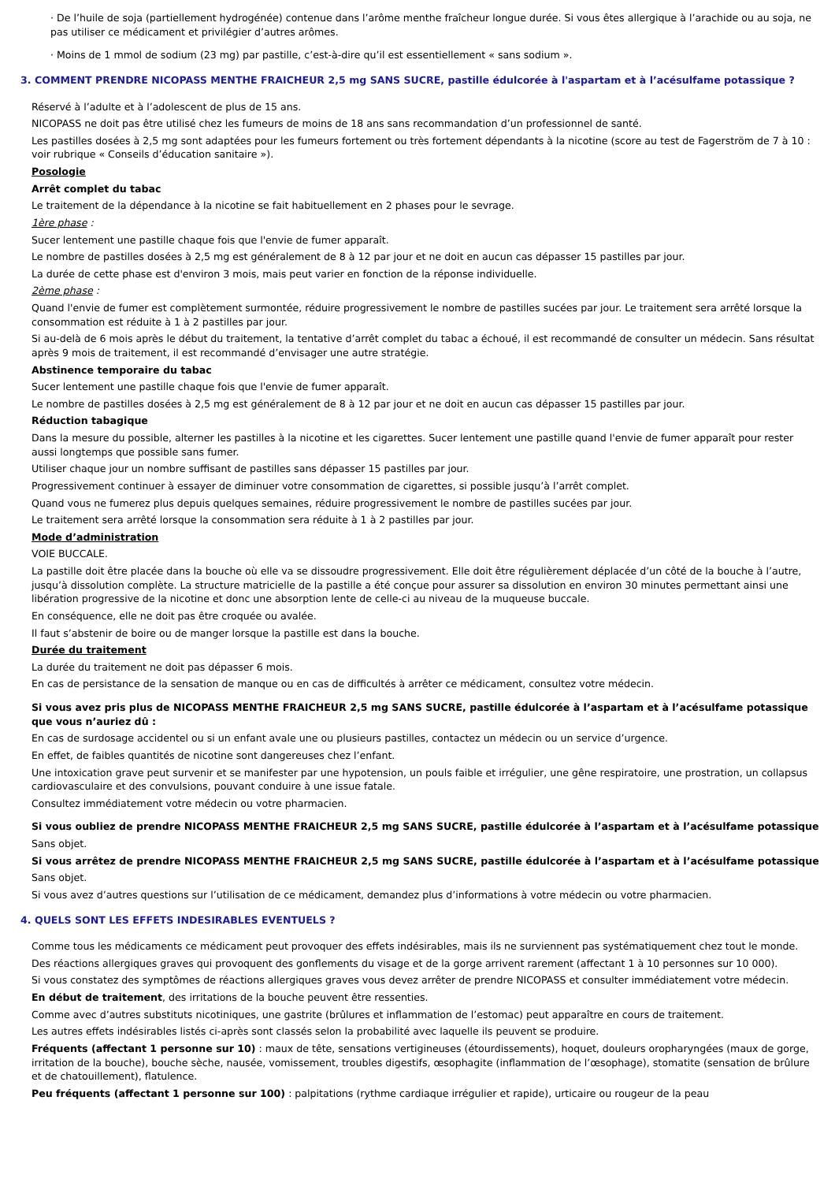· De l’huile de soja (partiellement hydrogénée) contenue dans l’arôme menthe fraîcheur longue durée. Si vous êtes allergique à l’arachide ou au soja, ne pas utiliser ce médicament et privilégier d’autres arômes.
· Moins de 1 mmol de sodium (23 mg) par pastille, c’est-à-dire qu’il est essentiellement « sans sodium ».
3. COMMENT PRENDRE NICOPASS MENTHE FRAICHEUR 2,5 mg SANS SUCRE, pastille édulcorée à l'aspartam et à l’acésulfame potassique ?
Réservé à l’adulte et à l’adolescent de plus de 15 ans.
NICOPASS ne doit pas être utilisé chez les fumeurs de moins de 18 ans sans recommandation d’un professionnel de santé.
Les pastilles dosées à 2,5 mg sont adaptées pour les fumeurs fortement ou très fortement dépendants à la nicotine (score au test de Fagerström de 7 à 10 : voir rubrique « Conseils d’éducation sanitaire »).
Posologie
Arrêt complet du tabac
Le traitement de la dépendance à la nicotine se fait habituellement en 2 phases pour le sevrage.
1ère phase :
Sucer lentement une pastille chaque fois que l'envie de fumer apparaît.
Le nombre de pastilles dosées à 2,5 mg est généralement de 8 à 12 par jour et ne doit en aucun cas dépasser 15 pastilles par jour.
La durée de cette phase est d'environ 3 mois, mais peut varier en fonction de la réponse individuelle.
2ème phase :
Quand l'envie de fumer est complètement surmontée, réduire progressivement le nombre de pastilles sucées par jour. Le traitement sera arrêté lorsque la consommation est réduite à 1 à 2 pastilles par jour.
Si au-delà de 6 mois après le début du traitement, la tentative d’arrêt complet du tabac a échoué, il est recommandé de consulter un médecin. Sans résultat après 9 mois de traitement, il est recommandé d’envisager une autre stratégie.
Abstinence temporaire du tabac
Sucer lentement une pastille chaque fois que l'envie de fumer apparaît.
Le nombre de pastilles dosées à 2,5 mg est généralement de 8 à 12 par jour et ne doit en aucun cas dépasser 15 pastilles par jour.
Réduction tabagique
Dans la mesure du possible, alterner les pastilles à la nicotine et les cigarettes. Sucer lentement une pastille quand l'envie de fumer apparaît pour rester aussi longtemps que possible sans fumer.
Utiliser chaque jour un nombre suffisant de pastilles sans dépasser 15 pastilles par jour.
Progressivement continuer à essayer de diminuer votre consommation de cigarettes, si possible jusqu’à l’arrêt complet.
Quand vous ne fumerez plus depuis quelques semaines, réduire progressivement le nombre de pastilles sucées par jour.
Le traitement sera arrêté lorsque la consommation sera réduite à 1 à 2 pastilles par jour.
Mode d’administration
VOIE BUCCALE.
La pastille doit être placée dans la bouche où elle va se dissoudre progressivement. Elle doit être régulièrement déplacée d’un côté de la bouche à l’autre, jusqu’à dissolution complète. La structure matricielle de la pastille a été conçue pour assurer sa dissolution en environ 30 minutes permettant ainsi une libération progressive de la nicotine et donc une absorption lente de celle-ci au niveau de la muqueuse buccale.
En conséquence, elle ne doit pas être croquée ou avalée.
Il faut s’abstenir de boire ou de manger lorsque la pastille est dans la bouche.
Durée du traitement
La durée du traitement ne doit pas dépasser 6 mois.
En cas de persistance de la sensation de manque ou en cas de difficultés à arrêter ce médicament, consultez votre médecin.
Si vous avez pris plus de NICOPASS MENTHE FRAICHEUR 2,5 mg SANS SUCRE, pastille édulcorée à l’aspartam et à l’acésulfame potassique que vous n’auriez dû :
En cas de surdosage accidentel ou si un enfant avale une ou plusieurs pastilles, contactez un médecin ou un service d’urgence.
En effet, de faibles quantités de nicotine sont dangereuses chez l’enfant.
Une intoxication grave peut survenir et se manifester par une hypotension, un pouls faible et irrégulier, une gêne respiratoire, une prostration, un collapsus cardiovasculaire et des convulsions, pouvant conduire à une issue fatale.
Consultez immédiatement votre médecin ou votre pharmacien.
Si vous oubliez de prendre NICOPASS MENTHE FRAICHEUR 2,5 mg SANS SUCRE, pastille édulcorée à l’aspartam et à l’acésulfame potassique
Sans objet.
Si vous arrêtez de prendre NICOPASS MENTHE FRAICHEUR 2,5 mg SANS SUCRE, pastille édulcorée à l’aspartam et à l’acésulfame potassique
Sans objet.
Si vous avez d’autres questions sur l’utilisation de ce médicament, demandez plus d’informations à votre médecin ou votre pharmacien.
4. QUELS SONT LES EFFETS INDESIRABLES EVENTUELS ?
Comme tous les médicaments ce médicament peut provoquer des effets indésirables, mais ils ne surviennent pas systématiquement chez tout le monde.
Des réactions allergiques graves qui provoquent des gonflements du visage et de la gorge arrivent rarement (affectant 1 à 10 personnes sur 10 000).
Si vous constatez des symptômes de réactions allergiques graves vous devez arrêter de prendre NICOPASS et consulter immédiatement votre médecin.
En début de traitement, des irritations de la bouche peuvent être ressenties.
Comme avec d’autres substituts nicotiniques, une gastrite (brûlures et inflammation de l’estomac) peut apparaître en cours de traitement.
Les autres effets indésirables listés ci-après sont classés selon la probabilité avec laquelle ils peuvent se produire.
Fréquents (affectant 1 personne sur 10) : maux de tête, sensations vertigineuses (étourdissements), hoquet, douleurs oropharyngées (maux de gorge, irritation de la bouche), bouche sèche, nausée, vomissement, troubles digestifs, œsophagite (inflammation de l’œsophage), stomatite (sensation de brûlure et de chatouillement), flatulence.
Peu fréquents (affectant 1 personne sur 100) : palpitations (rythme cardiaque irrégulier et rapide), urticaire ou rougeur de la peau